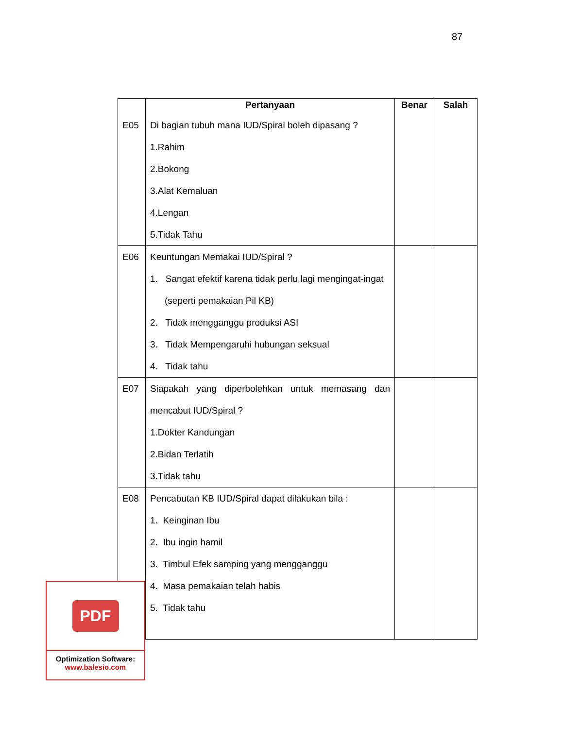87
| | Pertanyaan | Benar | Salah |
| E05 | Di bagian tubuh mana IUD/Spiral boleh dipasang ? 1.Rahim 2.Bokong 3.Alat Kemaluan 4.Lengan 5.Tidak Tahu | | |
| E06 | Keuntungan Memakai IUD/Spiral ? 1. Sangat efektif karena tidak perlu lagi mengingat-ingat (seperti pemakaian Pil KB) 2. Tidak mengganggu produksi ASI 3. Tidak Mempengaruhi hubungan seksual 4. Tidak tahu | | |
| E07 | Siapakah yang diperbolehkan untuk memasang dan mencabut IUD/Spiral ? 1.Dokter Kandungan 2.Bidan Terlatih 3.Tidak tahu | | |
| E08 | Pencabutan KB IUD/Spiral dapat dilakukan bila : 1. Keinginan Ibu 2. Ibu ingin hamil 3. Timbul Efek samping yang mengganggu 4. Masa pemakaian telah habis 5. Tidak tahu | | |
PDF
Optimization Software:
www.balesio.com